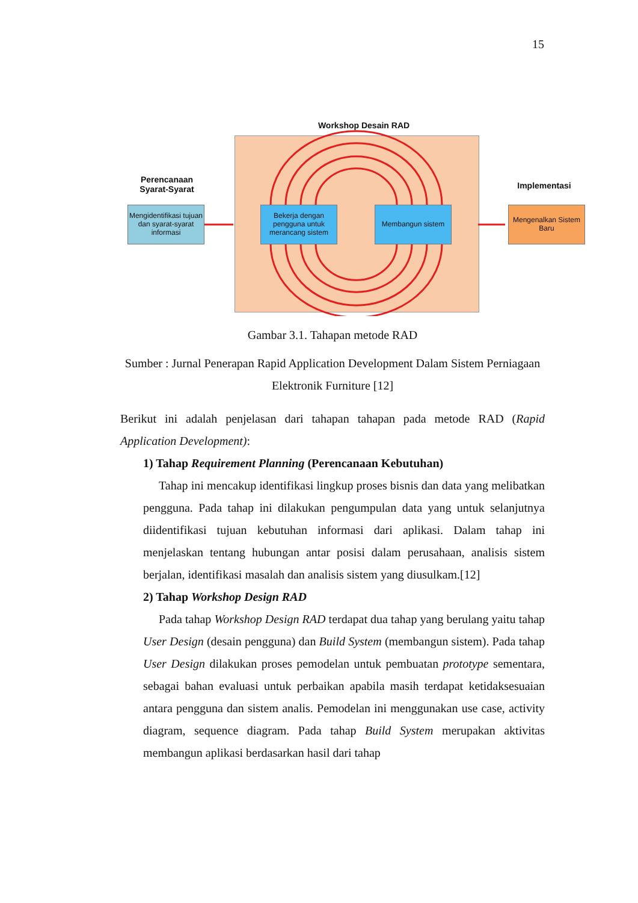15
Workshop Desain RAD
Perencanaan Syarat-Syarat
Implementasi
Mengidentifikasi tujuan dan syarat-syarat informasi
Bekerja dengan pengguna untuk merancang sistem
Membangun sistem
Mengenalkan Sistem Baru
Gambar 3.1. Tahapan metode RAD
Sumber : Jurnal Penerapan Rapid Application Development Dalam Sistem Perniagaan Elektronik Furniture [12]
Berikut ini adalah penjelasan dari tahapan tahapan pada metode RAD (Rapid Application Development):
1) Tahap Requirement Planning (Perencanaan Kebutuhan)
Tahap ini mencakup identifikasi lingkup proses bisnis dan data yang melibatkan pengguna. Pada tahap ini dilakukan pengumpulan data yang untuk selanjutnya diidentifikasi tujuan kebutuhan informasi dari aplikasi. Dalam tahap ini menjelaskan tentang hubungan antar posisi dalam perusahaan, analisis sistem berjalan, identifikasi masalah dan analisis sistem yang diusulkam.[12]
2) Tahap Workshop Design RAD
Pada tahap Workshop Design RAD terdapat dua tahap yang berulang yaitu tahap User Design (desain pengguna) dan Build System (membangun sistem). Pada tahap User Design dilakukan proses pemodelan untuk pembuatan prototype sementara, sebagai bahan evaluasi untuk perbaikan apabila masih terdapat ketidaksesuaian antara pengguna dan sistem analis. Pemodelan ini menggunakan use case, activity diagram, sequence diagram. Pada tahap Build System merupakan aktivitas membangun aplikasi berdasarkan hasil dari tahap